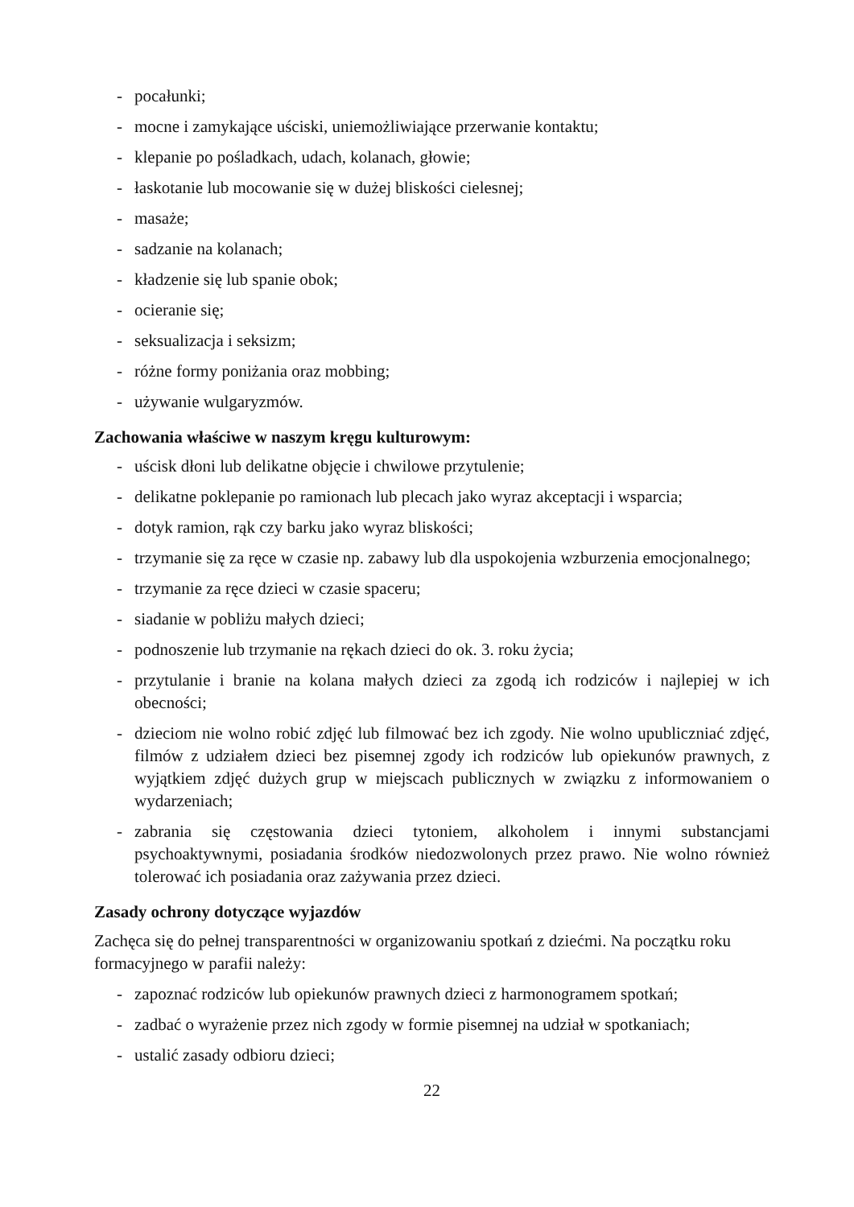- pocałunki;
- mocne i zamykające uściski, uniemożliwiające przerwanie kontaktu;
- klepanie po pośladkach, udach, kolanach, głowie;
- łaskotanie lub mocowanie się w dużej bliskości cielesnej;
- masaże;
- sadzanie na kolanach;
- kładzenie się lub spanie obok;
- ocieranie się;
- seksualizacja i seksizm;
- różne formy poniżania oraz mobbing;
- używanie wulgaryzmów.
Zachowania właściwe w naszym kręgu kulturowym:
- uścisk dłoni lub delikatne objęcie i chwilowe przytulenie;
- delikatne poklepanie po ramionach lub plecach jako wyraz akceptacji i wsparcia;
- dotyk ramion, rąk czy barku jako wyraz bliskości;
- trzymanie się za ręce w czasie np. zabawy lub dla uspokojenia wzburzenia emocjonalnego;
- trzymanie za ręce dzieci w czasie spaceru;
- siadanie w pobliżu małych dzieci;
- podnoszenie lub trzymanie na rękach dzieci do ok. 3. roku życia;
- przytulanie i branie na kolana małych dzieci za zgodą ich rodziców i najlepiej w ich obecności;
- dzieciom nie wolno robić zdjęć lub filmować bez ich zgody. Nie wolno upubliczniać zdjęć, filmów z udziałem dzieci bez pisemnej zgody ich rodziców lub opiekunów prawnych, z wyjątkiem zdjęć dużych grup w miejscach publicznych w związku z informowaniem o wydarzeniach;
- zabrania się częstowania dzieci tytoniem, alkoholem i innymi substancjami psychoaktywnymi, posiadania środków niedozwolonych przez prawo. Nie wolno również tolerować ich posiadania oraz zażywania przez dzieci.
Zasady ochrony dotyczące wyjazdów
Zachęca się do pełnej transparentności w organizowaniu spotkań z dziećmi. Na początku roku formacyjnego w parafii należy:
- zapoznać rodziców lub opiekunów prawnych dzieci z harmonogramem spotkań;
- zadbać o wyrażenie przez nich zgody w formie pisemnej na udział w spotkaniach;
- ustalić zasady odbioru dzieci;
22